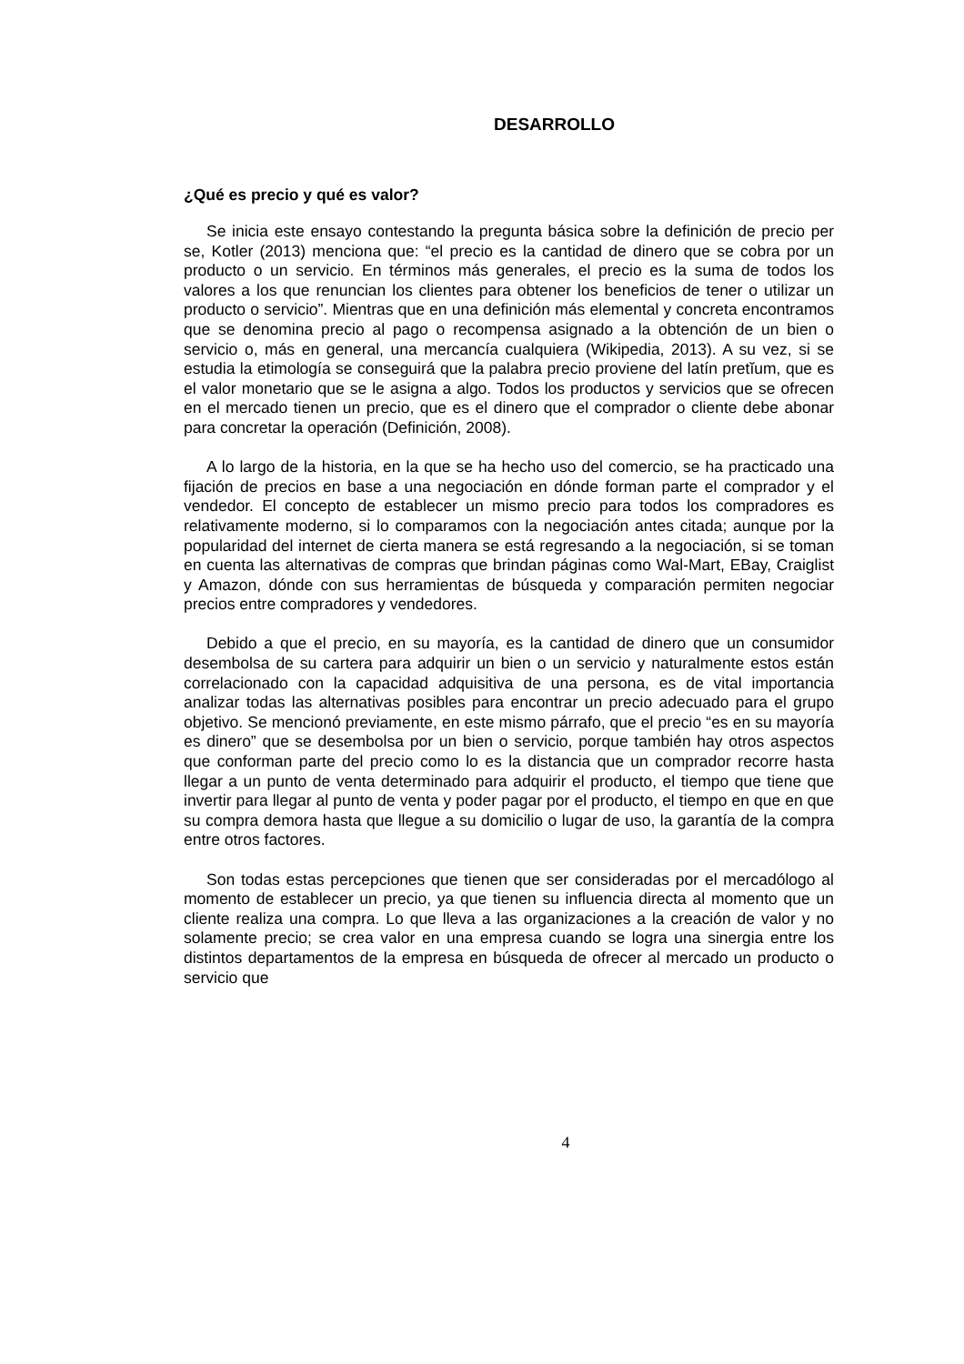DESARROLLO
¿Qué es precio y qué es valor?
Se inicia este ensayo contestando la pregunta básica sobre la definición de precio per se, Kotler (2013) menciona que: “el precio es la cantidad de dinero que se cobra por un producto o un servicio. En términos más generales, el precio es la suma de todos los valores a los que renuncian los clientes para obtener los beneficios de tener o utilizar un producto o servicio”. Mientras que en una definición más elemental y concreta encontramos que se denomina precio al pago o recompensa asignado a la obtención de un bien o servicio o, más en general, una mercancía cualquiera (Wikipedia, 2013). A su vez, si se estudia la etimología se conseguirá que la palabra precio proviene del latín pretĭum, que es el valor monetario que se le asigna a algo. Todos los productos y servicios que se ofrecen en el mercado tienen un precio, que es el dinero que el comprador o cliente debe abonar para concretar la operación (Definición, 2008).
A lo largo de la historia, en la que se ha hecho uso del comercio, se ha practicado una fijación de precios en base a una negociación en dónde forman parte el comprador y el vendedor. El concepto de establecer un mismo precio para todos los compradores es relativamente moderno, si lo comparamos con la negociación antes citada; aunque por la popularidad del internet de cierta manera se está regresando a la negociación, si se toman en cuenta las alternativas de compras que brindan páginas como Wal-Mart, EBay, Craiglist y Amazon, dónde con sus herramientas de búsqueda y comparación permiten negociar precios entre compradores y vendedores.
Debido a que el precio, en su mayoría, es la cantidad de dinero que un consumidor desembolsa de su cartera para adquirir un bien o un servicio y naturalmente estos están correlacionado con la capacidad adquisitiva de una persona, es de vital importancia analizar todas las alternativas posibles para encontrar un precio adecuado para el grupo objetivo. Se mencionó previamente, en este mismo párrafo, que el precio “es en su mayoría es dinero” que se desembolsa por un bien o servicio, porque también hay otros aspectos que conforman parte del precio como lo es la distancia que un comprador recorre hasta llegar a un punto de venta determinado para adquirir el producto, el tiempo que tiene que invertir para llegar al punto de venta y poder pagar por el producto, el tiempo en que en que su compra demora hasta que llegue a su domicilio o lugar de uso, la garantía de la compra entre otros factores.
Son todas estas percepciones que tienen que ser consideradas por el mercadólogo al momento de establecer un precio, ya que tienen su influencia directa al momento que un cliente realiza una compra. Lo que lleva a las organizaciones a la creación de valor y no solamente precio; se crea valor en una empresa cuando se logra una sinergia entre los distintos departamentos de la empresa en búsqueda de ofrecer al mercado un producto o servicio que
4